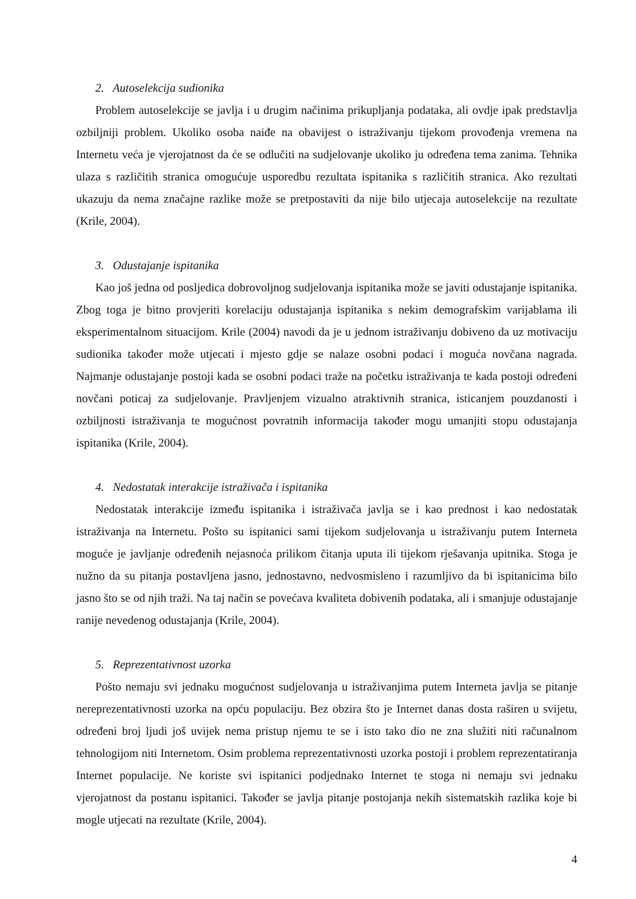2. Autoselekcija sudionika
Problem autoselekcije se javlja i u drugim načinima prikupljanja podataka, ali ovdje ipak predstavlja ozbiljniji problem. Ukoliko osoba naiđe na obavijest o istraživanju tijekom provođenja vremena na Internetu veća je vjerojatnost da će se odlučiti na sudjelovanje ukoliko ju određena tema zanima. Tehnika ulaza s različitih stranica omogućuje usporedbu rezultata ispitanika s različitih stranica. Ako rezultati ukazuju da nema značajne razlike može se pretpostaviti da nije bilo utjecaja autoselekcije na rezultate (Krile, 2004).
3. Odustajanje ispitanika
Kao još jedna od posljedica dobrovoljnog sudjelovanja ispitanika može se javiti odustajanje ispitanika. Zbog toga je bitno provjeriti korelaciju odustajanja ispitanika s nekim demografskim varijablama ili eksperimentalnom situacijom. Krile (2004) navodi da je u jednom istraživanju dobiveno da uz motivaciju sudionika također može utjecati i mjesto gdje se nalaze osobni podaci i moguća novčana nagrada. Najmanje odustajanje postoji kada se osobni podaci traže na početku istraživanja te kada postoji određeni novčani poticaj za sudjelovanje. Pravljenjem vizualno atraktivnih stranica, isticanjem pouzdanosti i ozbiljnosti istraživanja te mogućnost povratnih informacija također mogu umanjiti stopu odustajanja ispitanika (Krile, 2004).
4. Nedostatak interakcije istraživača i ispitanika
Nedostatak interakcije između ispitanika i istraživača javlja se i kao prednost i kao nedostatak istraživanja na Internetu. Pošto su ispitanici sami tijekom sudjelovanja u istraživanju putem Interneta moguće je javljanje određenih nejasnoća prilikom čitanja uputa ili tijekom rješavanja upitnika. Stoga je nužno da su pitanja postavljena jasno, jednostavno, nedvosmisleno i razumljivo da bi ispitanicima bilo jasno što se od njih traži. Na taj način se povećava kvaliteta dobivenih podataka, ali i smanjuje odustajanje ranije nevedenog odustajanja (Krile, 2004).
5. Reprezentativnost uzorka
Pošto nemaju svi jednaku mogućnost sudjelovanja u istraživanjima putem Interneta javlja se pitanje nereprezentativnosti uzorka na opću populaciju. Bez obzira što je Internet danas dosta raširen u svijetu, određeni broj ljudi još uvijek nema pristup njemu te se i isto tako dio ne zna služiti niti računalnom tehnologijom niti Internetom. Osim problema reprezentativnosti uzorka postoji i problem reprezentatiranja Internet populacije. Ne koriste svi ispitanici podjednako Internet te stoga ni nemaju svi jednaku vjerojatnost da postanu ispitanici. Također se javlja pitanje postojanja nekih sistematskih razlika koje bi mogle utjecati na rezultate (Krile, 2004).
4